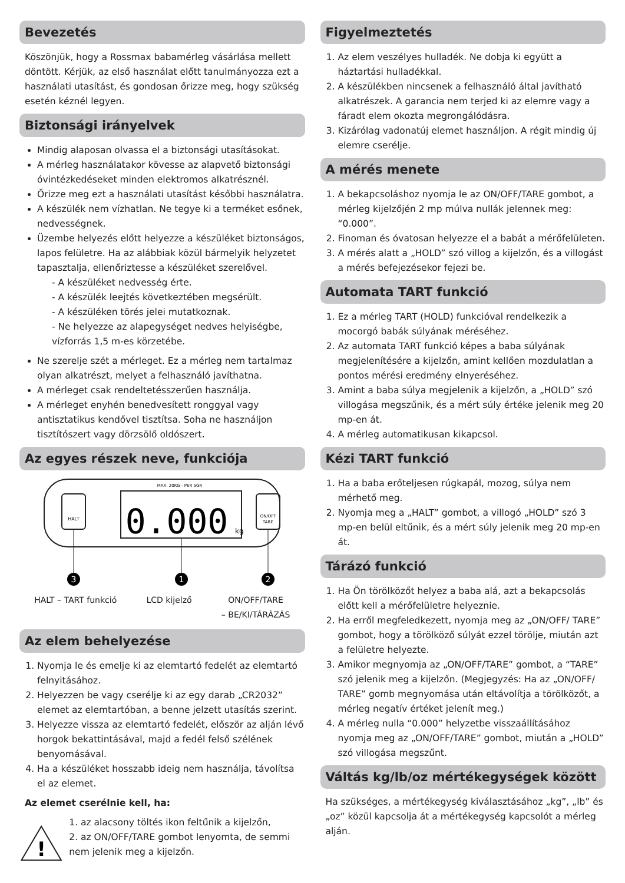Bevezetés
Köszönjük, hogy a Rossmax babamérleg vásárlása mellett döntött. Kérjük, az első használat előtt tanulmányozza ezt a használati utasítást, és gondosan őrizze meg, hogy szükség esetén kéznél legyen.
Biztonsági irányelvek
Mindig alaposan olvassa el a biztonsági utasításokat.
A mérleg használatakor kövesse az alapvető biztonsági óvintézkedéseket minden elektromos alkatrésznél.
Őrizze meg ezt a használati utasítást későbbi használatra.
A készülék nem vízhatlan. Ne tegye ki a terméket esőnek, nedvességnek.
Üzembe helyezés előtt helyezze a készüléket biztonságos, lapos felületre. Ha az alábbiak közül bármelyik helyzetet tapasztalja, ellenőriztesse a készüléket szerelővel.
- A készüléket nedvesség érte.
- A készülék leejtés következtében megsérült.
- A készüléken törés jelei mutatkoznak.
- Ne helyezze az alapegységet nedves helyiségbe, vízforrás 1,5 m-es körzetébe.
Ne szerelje szét a mérleget. Ez a mérleg nem tartalmaz olyan alkatrészt, melyet a felhasználó javíthatna.
A mérleget csak rendeltetésszerűen használja.
A mérleget enyhén benedvesített ronggyal vagy antisztatikus kendővel tisztítsa. Soha ne használjon tisztítószert vagy dörzsölő oldószert.
Az egyes részek neve, funkciója
HALT
MAX. 20KG - PER 5GR
0.000
kg
ON/OFF
TARE
3
1
2
HALT – TART funkció LCD kijelző ON/OFF/TARE
– BE/KI/TÁRÁZÁS
Az elem behelyezése
1. Nyomja le és emelje ki az elemtartó fedelét az elemtartó felnyitásához.
2. Helyezzen be vagy cserélje ki az egy darab „CR2032” elemet az elemtartóban, a benne jelzett utasítás szerint.
3. Helyezze vissza az elemtartó fedelét, először az alján lévő horgok bekattintásával, majd a fedél felső szélének benyomásával.
4. Ha a készüléket hosszabb ideig nem használja, távolítsa el az elemet.
Az elemet cserélnie kell, ha:
!
1. az alacsony töltés ikon feltűnik a kijelzőn,
2. az ON/OFF/TARE gombot lenyomta, de semmi nem jelenik meg a kijelzőn.
Figyelmeztetés
1. Az elem veszélyes hulladék. Ne dobja ki együtt a háztartási hulladékkal.
2. A készülékben nincsenek a felhasználó által javítható alkatrészek. A garancia nem terjed ki az elemre vagy a fáradt elem okozta megrongálódásra.
3. Kizárólag vadonatúj elemet használjon. A régit mindig új elemre cserélje.
A mérés menete
1. A bekapcsoláshoz nyomja le az ON/OFF/TARE gombot, a mérleg kijelzőjén 2 mp múlva nullák jelennek meg: “0.000”.
2. Finoman és óvatosan helyezze el a babát a mérőfelületen.
3. A mérés alatt a „HOLD” szó villog a kijelzőn, és a villogást a mérés befejezésekor fejezi be.
Automata TART funkció
1. Ez a mérleg TART (HOLD) funkcióval rendelkezik a mocorgó babák súlyának méréséhez.
2. Az automata TART funkció képes a baba súlyának megjelenítésére a kijelzőn, amint kellően mozdulatlan a pontos mérési eredmény elnyeréséhez.
3. Amint a baba súlya megjelenik a kijelzőn, a „HOLD” szó villogása megszűnik, és a mért súly értéke jelenik meg 20 mp-en át.
4. A mérleg automatikusan kikapcsol.
Kézi TART funkció
1. Ha a baba erőteljesen rúgkapál, mozog, súlya nem mérhető meg.
2. Nyomja meg a „HALT” gombot, a villogó „HOLD” szó 3 mp-en belül eltűnik, és a mért súly jelenik meg 20 mp-en át.
Tárázó funkció
1. Ha Ön törölközőt helyez a baba alá, azt a bekapcsolás előtt kell a mérőfelületre helyeznie.
2. Ha erről megfeledkezett, nyomja meg az „ON/OFF/ TARE” gombot, hogy a törölköző súlyát ezzel törölje, miután azt a felületre helyezte.
3. Amikor megnyomja az „ON/OFF/TARE” gombot, a “TARE” szó jelenik meg a kijelzőn. (Megjegyzés: Ha az „ON/OFF/ TARE” gomb megnyomása után eltávolítja a törölközőt, a mérleg negatív értéket jelenít meg.)
4. A mérleg nulla “0.000” helyzetbe visszaállításához nyomja meg az „ON/OFF/TARE” gombot, miután a „HOLD” szó villogása megszűnt.
Váltás kg/lb/oz mértékegységek között
Ha szükséges, a mértékegység kiválasztásához „kg”, „lb” és „oz” közül kapcsolja át a mértékegység kapcsolót a mérleg alján.